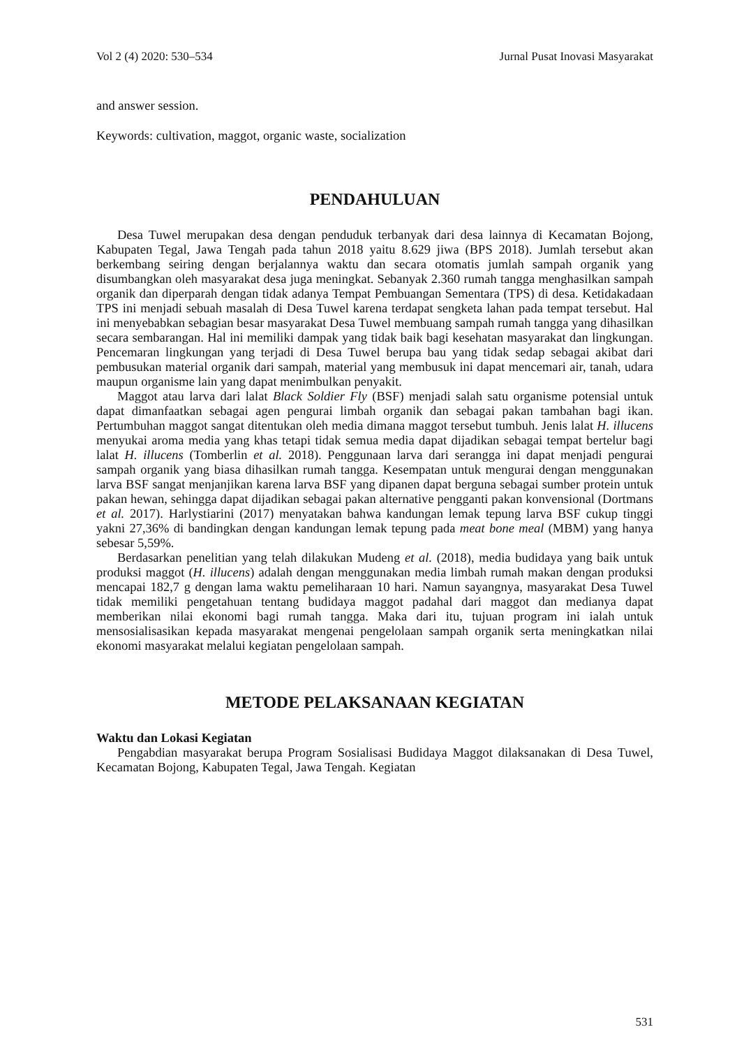Vol 2 (4) 2020: 530–534 Jurnal Pusat Inovasi Masyarakat
and answer session.
Keywords: cultivation, maggot, organic waste, socialization
PENDAHULUAN
Desa Tuwel merupakan desa dengan penduduk terbanyak dari desa lainnya di Kecamatan Bojong, Kabupaten Tegal, Jawa Tengah pada tahun 2018 yaitu 8.629 jiwa (BPS 2018). Jumlah tersebut akan berkembang seiring dengan berjalannya waktu dan secara otomatis jumlah sampah organik yang disumbangkan oleh masyarakat desa juga meningkat. Sebanyak 2.360 rumah tangga menghasilkan sampah organik dan diperparah dengan tidak adanya Tempat Pembuangan Sementara (TPS) di desa. Ketidakadaan TPS ini menjadi sebuah masalah di Desa Tuwel karena terdapat sengketa lahan pada tempat tersebut. Hal ini menyebabkan sebagian besar masyarakat Desa Tuwel membuang sampah rumah tangga yang dihasilkan secara sembarangan. Hal ini memiliki dampak yang tidak baik bagi kesehatan masyarakat dan lingkungan. Pencemaran lingkungan yang terjadi di Desa Tuwel berupa bau yang tidak sedap sebagai akibat dari pembusukan material organik dari sampah, material yang membusuk ini dapat mencemari air, tanah, udara maupun organisme lain yang dapat menimbulkan penyakit.
Maggot atau larva dari lalat Black Soldier Fly (BSF) menjadi salah satu organisme potensial untuk dapat dimanfaatkan sebagai agen pengurai limbah organik dan sebagai pakan tambahan bagi ikan. Pertumbuhan maggot sangat ditentukan oleh media dimana maggot tersebut tumbuh. Jenis lalat H. illucens menyukai aroma media yang khas tetapi tidak semua media dapat dijadikan sebagai tempat bertelur bagi lalat H. illucens (Tomberlin et al. 2018). Penggunaan larva dari serangga ini dapat menjadi pengurai sampah organik yang biasa dihasilkan rumah tangga. Kesempatan untuk mengurai dengan menggunakan larva BSF sangat menjanjikan karena larva BSF yang dipanen dapat berguna sebagai sumber protein untuk pakan hewan, sehingga dapat dijadikan sebagai pakan alternative pengganti pakan konvensional (Dortmans et al. 2017). Harlystiarini (2017) menyatakan bahwa kandungan lemak tepung larva BSF cukup tinggi yakni 27,36% di bandingkan dengan kandungan lemak tepung pada meat bone meal (MBM) yang hanya sebesar 5,59%.
Berdasarkan penelitian yang telah dilakukan Mudeng et al. (2018), media budidaya yang baik untuk produksi maggot (H. illucens) adalah dengan menggunakan media limbah rumah makan dengan produksi mencapai 182,7 g dengan lama waktu pemeliharaan 10 hari. Namun sayangnya, masyarakat Desa Tuwel tidak memiliki pengetahuan tentang budidaya maggot padahal dari maggot dan medianya dapat memberikan nilai ekonomi bagi rumah tangga. Maka dari itu, tujuan program ini ialah untuk mensosialisasikan kepada masyarakat mengenai pengelolaan sampah organik serta meningkatkan nilai ekonomi masyarakat melalui kegiatan pengelolaan sampah.
METODE PELAKSANAAN KEGIATAN
Waktu dan Lokasi Kegiatan
Pengabdian masyarakat berupa Program Sosialisasi Budidaya Maggot dilaksanakan di Desa Tuwel, Kecamatan Bojong, Kabupaten Tegal, Jawa Tengah. Kegiatan
531